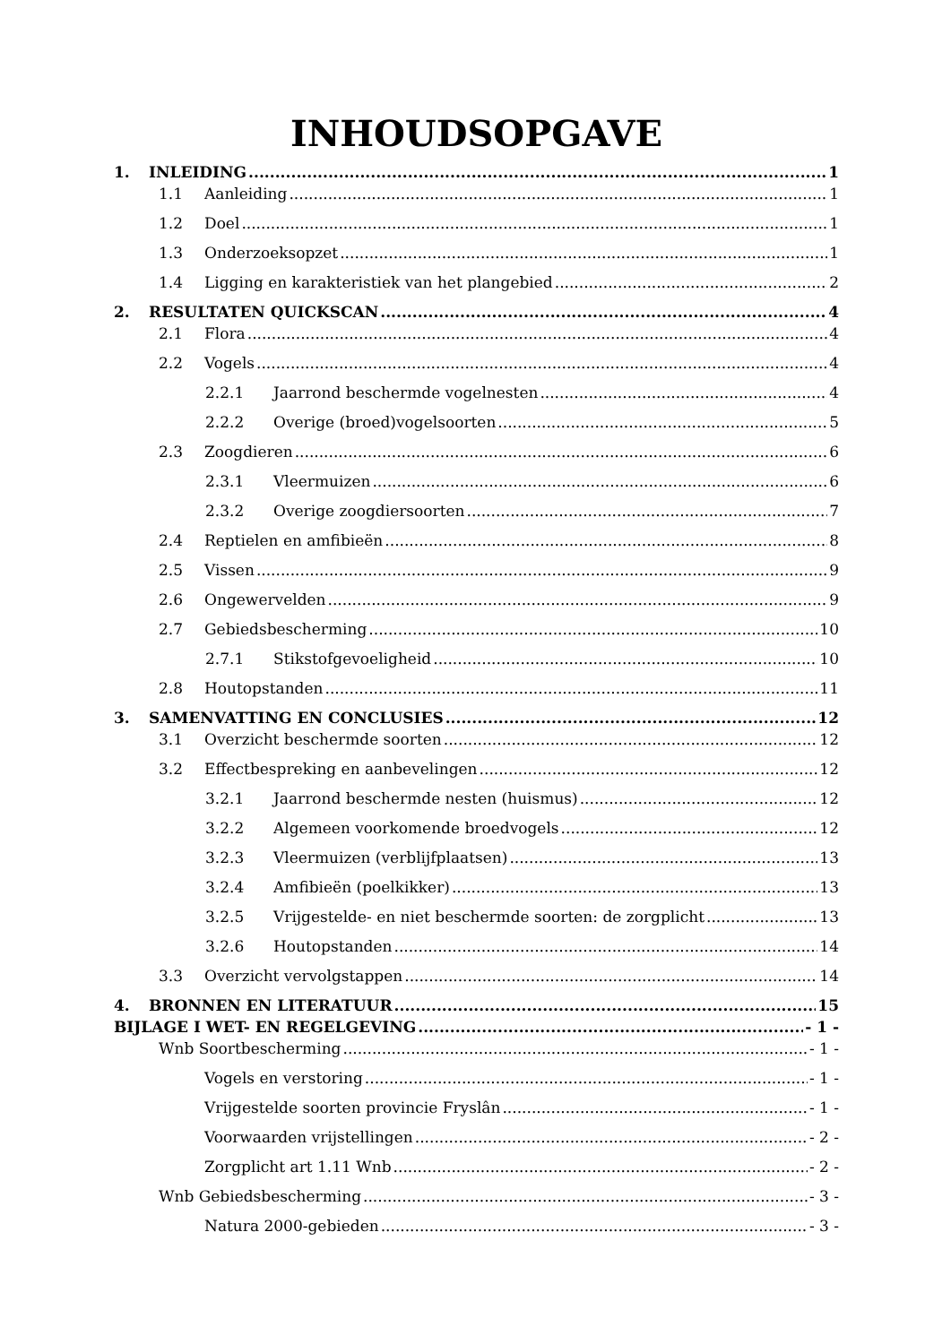INHOUDSOPGAVE
1. INLEIDING 1
1.1 Aanleiding 1
1.2 Doel 1
1.3 Onderzoeksopzet 1
1.4 Ligging en karakteristiek van het plangebied 2
2. RESULTATEN QUICKSCAN 4
2.1 Flora 4
2.2 Vogels 4
2.2.1 Jaarrond beschermde vogelnesten 4
2.2.2 Overige (broed)vogelsoorten 5
2.3 Zoogdieren 6
2.3.1 Vleermuizen 6
2.3.2 Overige zoogdiersoorten 7
2.4 Reptielen en amfibieën 8
2.5 Vissen 9
2.6 Ongewervelden 9
2.7 Gebiedsbescherming 10
2.7.1 Stikstofgevoeligheid 10
2.8 Houtopstanden 11
3. SAMENVATTING EN CONCLUSIES 12
3.1 Overzicht beschermde soorten 12
3.2 Effectbespreking en aanbevelingen 12
3.2.1 Jaarrond beschermde nesten (huismus) 12
3.2.2 Algemeen voorkomende broedvogels 12
3.2.3 Vleermuizen (verblijfplaatsen) 13
3.2.4 Amfibieën (poelkikker) 13
3.2.5 Vrijgestelde- en niet beschermde soorten: de zorgplicht 13
3.2.6 Houtopstanden 14
3.3 Overzicht vervolgstappen 14
4. BRONNEN EN LITERATUUR 15
BIJLAGE I WET- EN REGELGEVING - 1 -
Wnb Soortbescherming - 1 -
Vogels en verstoring - 1 -
Vrijgestelde soorten provincie Fryslân - 1 -
Voorwaarden vrijstellingen - 2 -
Zorgplicht art 1.11 Wnb - 2 -
Wnb Gebiedsbescherming - 3 -
Natura 2000-gebieden - 3 -